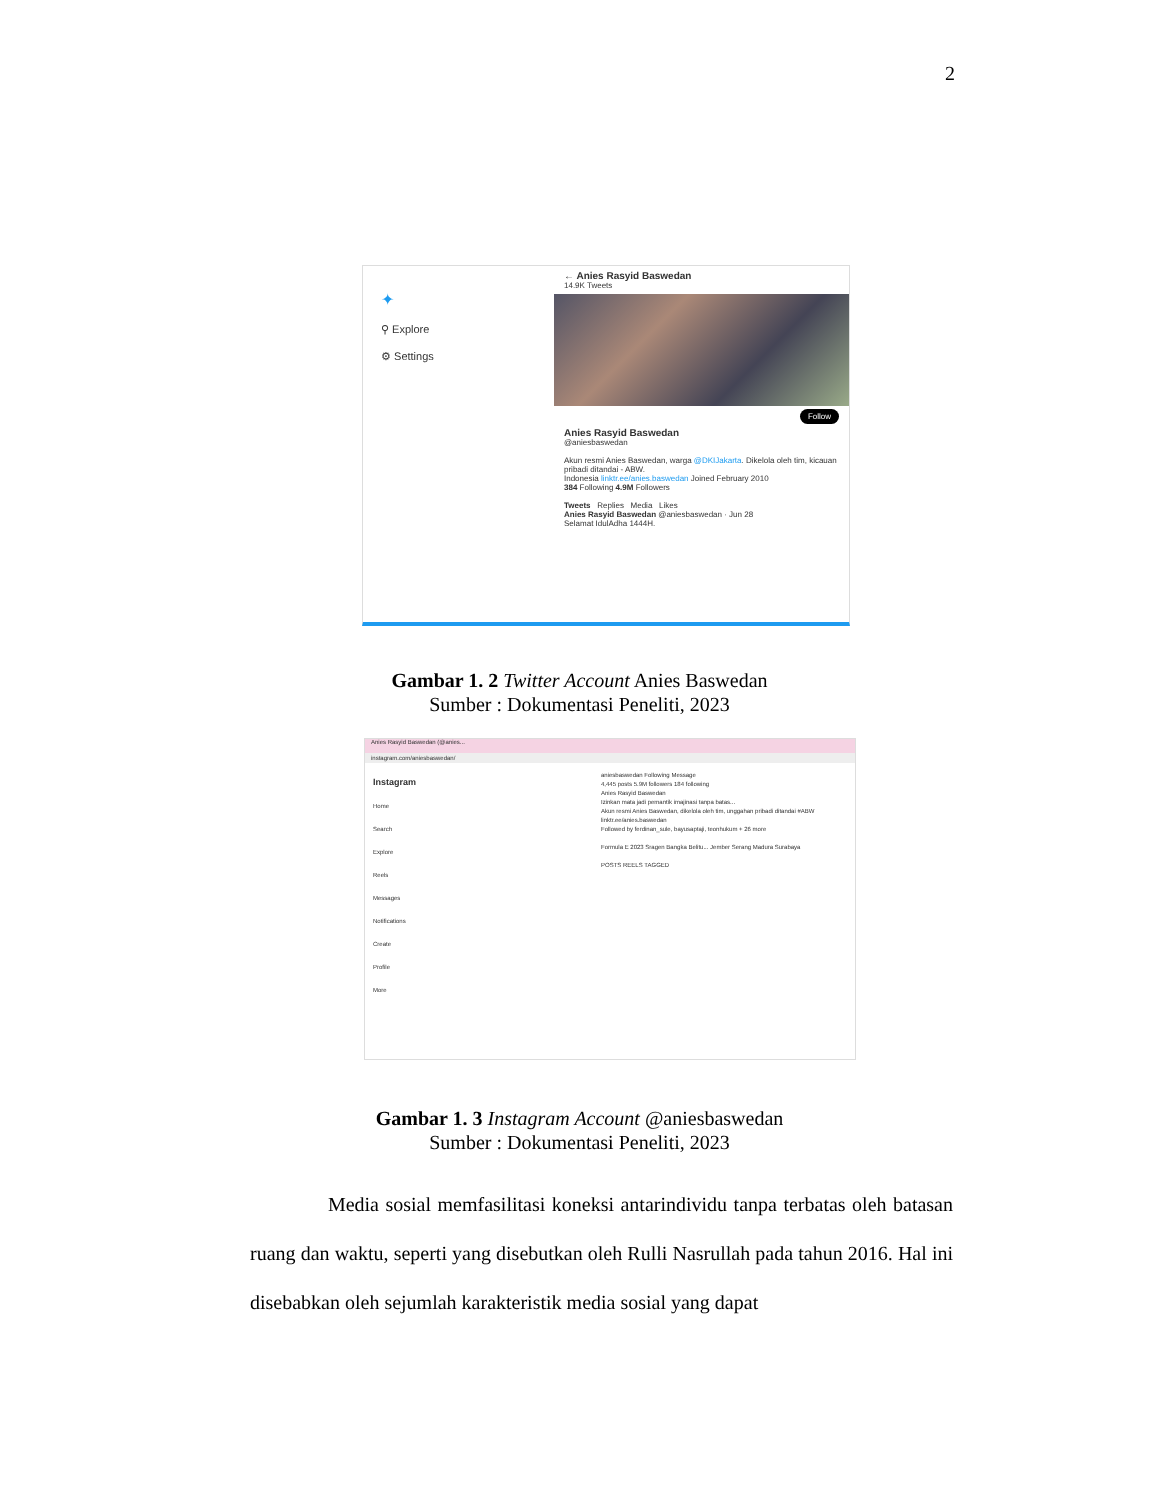2
✦
⚲ Explore
⚙ Settings
← Anies Rasyid Baswedan
14.9K Tweets
Follow
Anies Rasyid Baswedan
@aniesbaswedan
Akun resmi Anies Baswedan, warga @DKIJakarta. Dikelola oleh tim, kicauan pribadi ditandai - ABW.
Indonesia linktr.ee/anies.baswedan Joined February 2010
384 Following 4.9M Followers
Tweets Replies Media Likes
Anies Rasyid Baswedan @aniesbaswedan · Jun 28
Selamat IdulAdha 1444H.
Gambar 1. 2 Twitter Account Anies Baswedan
Sumber : Dokumentasi Peneliti, 2023
Anies Rasyid Baswedan (@anies...
instagram.com/aniesbaswedan/
Instagram
Home
Search
Explore
Reels
Messages
Notifications
Create
Profile
More
aniesbaswedan Following Message
4,445 posts 5.9M followers 184 following
Anies Rasyid Baswedan
Izinkan mata jadi pemantik imajinasi tanpa batas...
Akun resmi Anies Baswedan, dikelola oleh tim, unggahan pribadi ditandai #ABW
linktr.ee/anies.baswedan
Followed by ferdinan_sule, bayusaptaji, teonhukum + 26 more
Formula E 2023 Sragen Bangka Belitu... Jember Serang Madura Surabaya
POSTS REELS TAGGED
Gambar 1. 3 Instagram Account @aniesbaswedan
Sumber : Dokumentasi Peneliti, 2023
Media sosial memfasilitasi koneksi antarindividu tanpa terbatas oleh batasan ruang dan waktu, seperti yang disebutkan oleh Rulli Nasrullah pada tahun 2016. Hal ini disebabkan oleh sejumlah karakteristik media sosial yang dapat